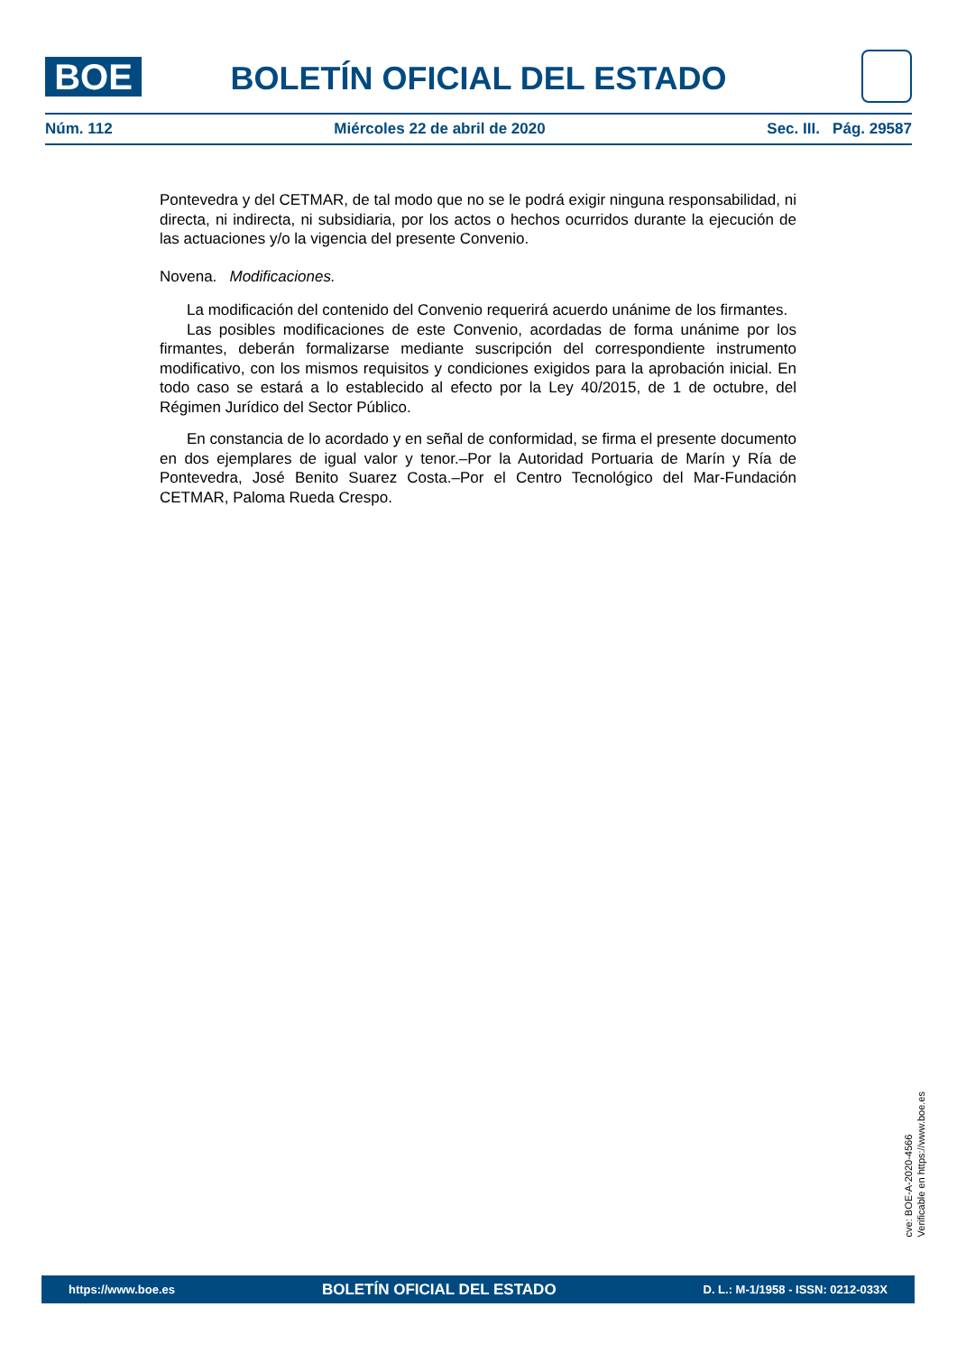BOE
BOLETÍN OFICIAL DEL ESTADO
Núm. 112 Miércoles 22 de abril de 2020 Sec. III. Pág. 29587
Pontevedra y del CETMAR, de tal modo que no se le podrá exigir ninguna responsabilidad, ni directa, ni indirecta, ni subsidiaria, por los actos o hechos ocurridos durante la ejecución de las actuaciones y/o la vigencia del presente Convenio.
Novena. Modificaciones.
La modificación del contenido del Convenio requerirá acuerdo unánime de los firmantes.
Las posibles modificaciones de este Convenio, acordadas de forma unánime por los firmantes, deberán formalizarse mediante suscripción del correspondiente instrumento modificativo, con los mismos requisitos y condiciones exigidos para la aprobación inicial. En todo caso se estará a lo establecido al efecto por la Ley 40/2015, de 1 de octubre, del Régimen Jurídico del Sector Público.
En constancia de lo acordado y en señal de conformidad, se firma el presente documento en dos ejemplares de igual valor y tenor.–Por la Autoridad Portuaria de Marín y Ría de Pontevedra, José Benito Suarez Costa.–Por el Centro Tecnológico del Mar-Fundación CETMAR, Paloma Rueda Crespo.
cve: BOE-A-2020-4566
Verificable en https://www.boe.es
https://www.boe.es BOLETÍN OFICIAL DEL ESTADO D. L.: M-1/1958 - ISSN: 0212-033X